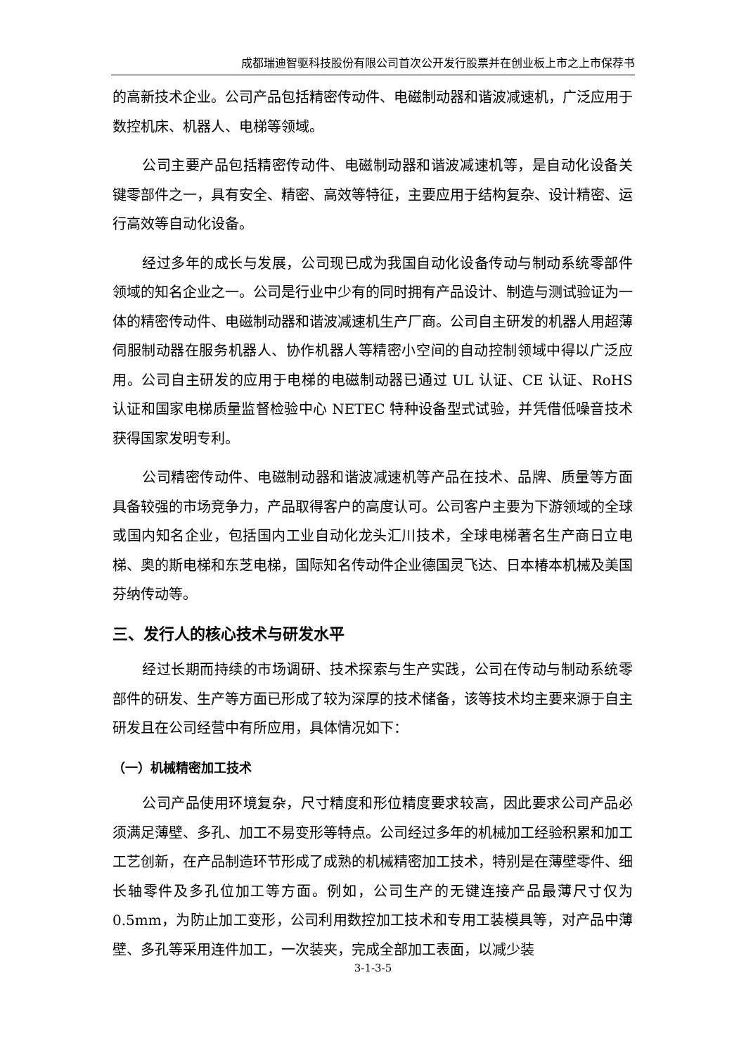成都瑞迪智驱科技股份有限公司首次公开发行股票并在创业板上市之上市保荐书
的高新技术企业。公司产品包括精密传动件、电磁制动器和谐波减速机，广泛应用于数控机床、机器人、电梯等领域。
公司主要产品包括精密传动件、电磁制动器和谐波减速机等，是自动化设备关键零部件之一，具有安全、精密、高效等特征，主要应用于结构复杂、设计精密、运行高效等自动化设备。
经过多年的成长与发展，公司现已成为我国自动化设备传动与制动系统零部件领域的知名企业之一。公司是行业中少有的同时拥有产品设计、制造与测试验证为一体的精密传动件、电磁制动器和谐波减速机生产厂商。公司自主研发的机器人用超薄伺服制动器在服务机器人、协作机器人等精密小空间的自动控制领域中得以广泛应用。公司自主研发的应用于电梯的电磁制动器已通过 UL 认证、CE 认证、RoHS 认证和国家电梯质量监督检验中心 NETEC 特种设备型式试验，并凭借低噪音技术获得国家发明专利。
公司精密传动件、电磁制动器和谐波减速机等产品在技术、品牌、质量等方面具备较强的市场竞争力，产品取得客户的高度认可。公司客户主要为下游领域的全球或国内知名企业，包括国内工业自动化龙头汇川技术，全球电梯著名生产商日立电梯、奥的斯电梯和东芝电梯，国际知名传动件企业德国灵飞达、日本椿本机械及美国芬纳传动等。
三、发行人的核心技术与研发水平
经过长期而持续的市场调研、技术探索与生产实践，公司在传动与制动系统零部件的研发、生产等方面已形成了较为深厚的技术储备，该等技术均主要来源于自主研发且在公司经营中有所应用，具体情况如下：
（一）机械精密加工技术
公司产品使用环境复杂，尺寸精度和形位精度要求较高，因此要求公司产品必须满足薄壁、多孔、加工不易变形等特点。公司经过多年的机械加工经验积累和加工工艺创新，在产品制造环节形成了成熟的机械精密加工技术，特别是在薄壁零件、细长轴零件及多孔位加工等方面。例如，公司生产的无键连接产品最薄尺寸仅为 0.5mm，为防止加工变形，公司利用数控加工技术和专用工装模具等，对产品中薄壁、多孔等采用连件加工，一次装夹，完成全部加工表面，以减少装
3-1-3-5